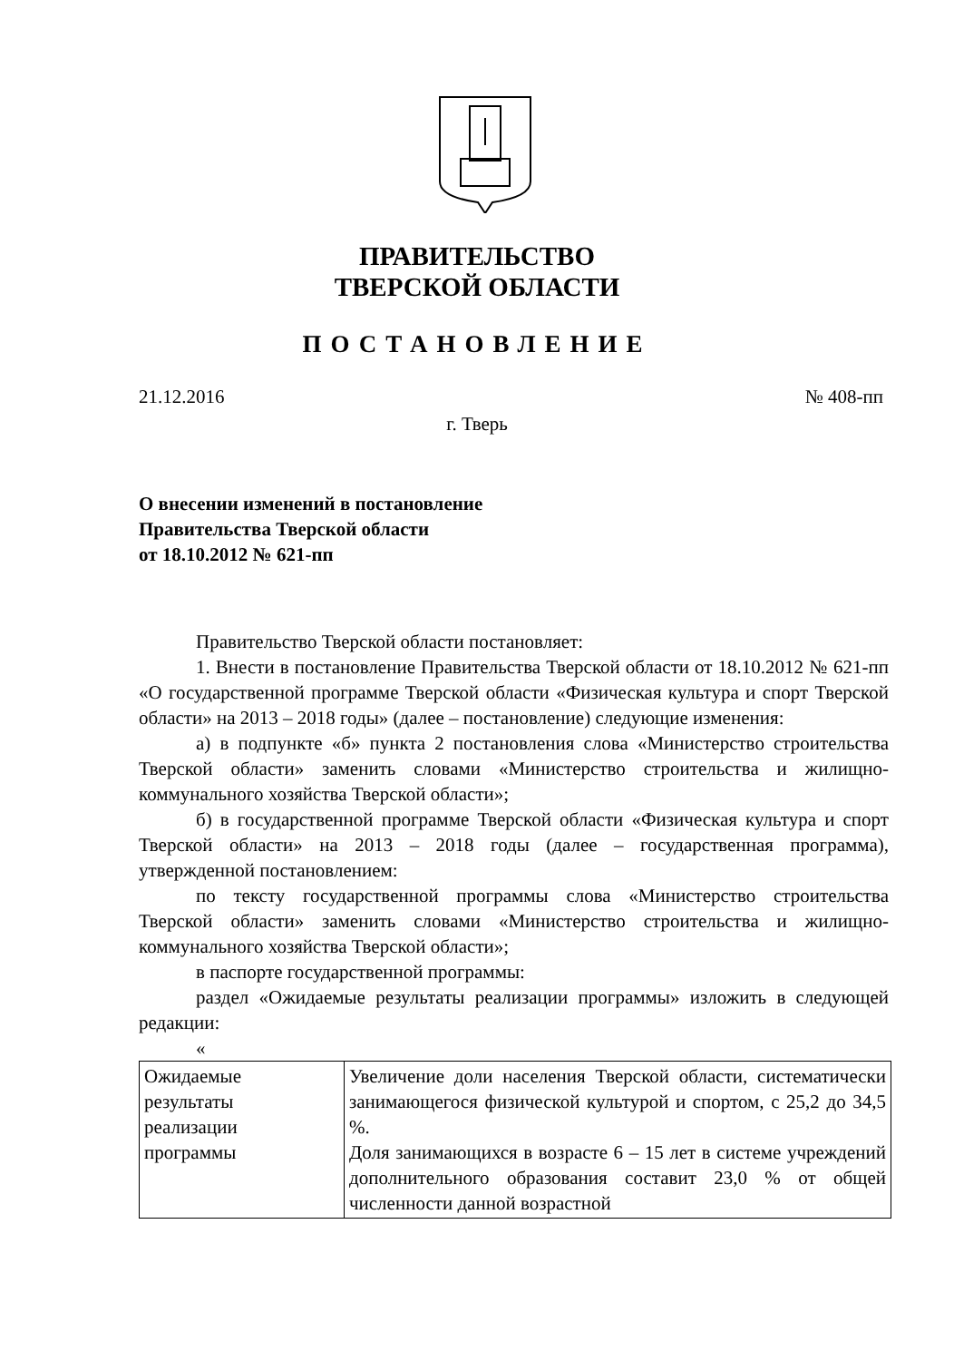ПРАВИТЕЛЬСТВО
ТВЕРСКОЙ ОБЛАСТИ
ПОСТАНОВЛЕНИЕ
21.12.2016 № 408-пп
г. Тверь
О внесении изменений в постановление
Правительства Тверской области
от 18.10.2012 № 621-пп
Правительство Тверской области постановляет:
1. Внести в постановление Правительства Тверской области от 18.10.2012 № 621-пп «О государственной программе Тверской области «Физическая культура и спорт Тверской области» на 2013 – 2018 годы» (далее – постановление) следующие изменения:
а) в подпункте «б» пункта 2 постановления слова «Министерство строительства Тверской области» заменить словами «Министерство строительства и жилищно-коммунального хозяйства Тверской области»;
б) в государственной программе Тверской области «Физическая культура и спорт Тверской области» на 2013 – 2018 годы (далее – государственная программа), утвержденной постановлением:
по тексту государственной программы слова «Министерство строительства Тверской области» заменить словами «Министерство строительства и жилищно-коммунального хозяйства Тверской области»;
в паспорте государственной программы:
раздел «Ожидаемые результаты реализации программы» изложить в следующей редакции:
«
| Ожидаемые результаты реализации программы | Увеличение доли населения Тверской области, систематически занимающегося физической культурой и спортом, с 25,2 до 34,5 %. Доля занимающихся в возрасте 6 – 15 лет в системе учреждений дополнительного образования составит 23,0 % от общей численности данной возрастной |